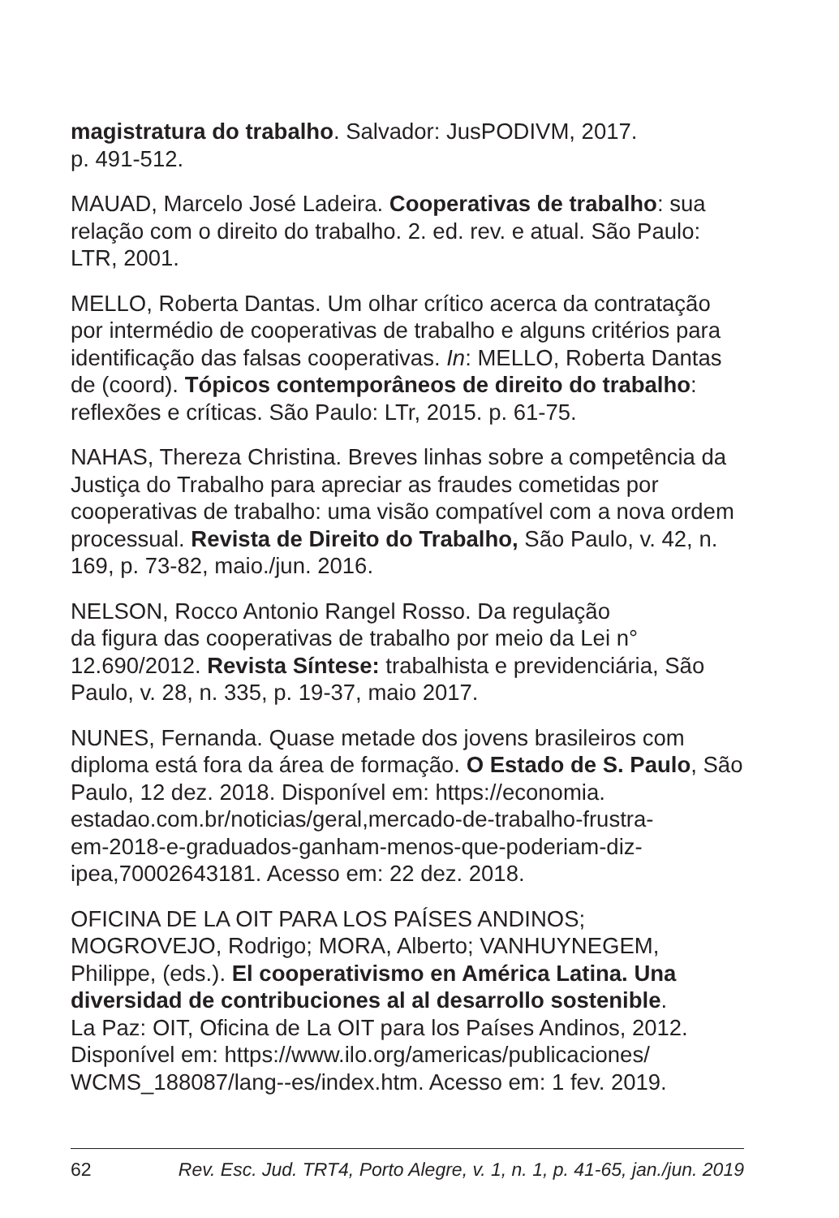magistratura do trabalho. Salvador: JusPODIVM, 2017.
p. 491-512.
MAUAD, Marcelo José Ladeira. Cooperativas de trabalho: sua relação com o direito do trabalho. 2. ed. rev. e atual. São Paulo: LTR, 2001.
MELLO, Roberta Dantas. Um olhar crítico acerca da contratação por intermédio de cooperativas de trabalho e alguns critérios para identificação das falsas cooperativas. In: MELLO, Roberta Dantas de (coord). Tópicos contemporâneos de direito do trabalho: reflexões e críticas. São Paulo: LTr, 2015. p. 61-75.
NAHAS, Thereza Christina. Breves linhas sobre a competência da Justiça do Trabalho para apreciar as fraudes cometidas por cooperativas de trabalho: uma visão compatível com a nova ordem processual. Revista de Direito do Trabalho, São Paulo, v. 42, n. 169, p. 73-82, maio./jun. 2016.
NELSON, Rocco Antonio Rangel Rosso. Da regulação
da figura das cooperativas de trabalho por meio da Lei n° 12.690/2012. Revista Síntese: trabalhista e previdenciária, São Paulo, v. 28, n. 335, p. 19-37, maio 2017.
NUNES, Fernanda. Quase metade dos jovens brasileiros com diploma está fora da área de formação. O Estado de S. Paulo, São Paulo, 12 dez. 2018. Disponível em: https://economia.
estadao.com.br/noticias/geral,mercado-de-trabalho-frustra-
em-2018-e-graduados-ganham-menos-que-poderiam-diz-
ipea,70002643181. Acesso em: 22 dez. 2018.
OFICINA DE LA OIT PARA LOS PAÍSES ANDINOS;
MOGROVEJO, Rodrigo; MORA, Alberto; VANHUYNEGEM, Philippe, (eds.). El cooperativismo en América Latina. Una diversidad de contribuciones al al desarrollo sostenible.
La Paz: OIT, Oficina de La OIT para los Países Andinos, 2012. Disponível em: https://www.ilo.org/americas/publicaciones/
WCMS_188087/lang--es/index.htm. Acesso em: 1 fev. 2019.
62 Rev. Esc. Jud. TRT4, Porto Alegre, v. 1, n. 1, p. 41-65, jan./jun. 2019